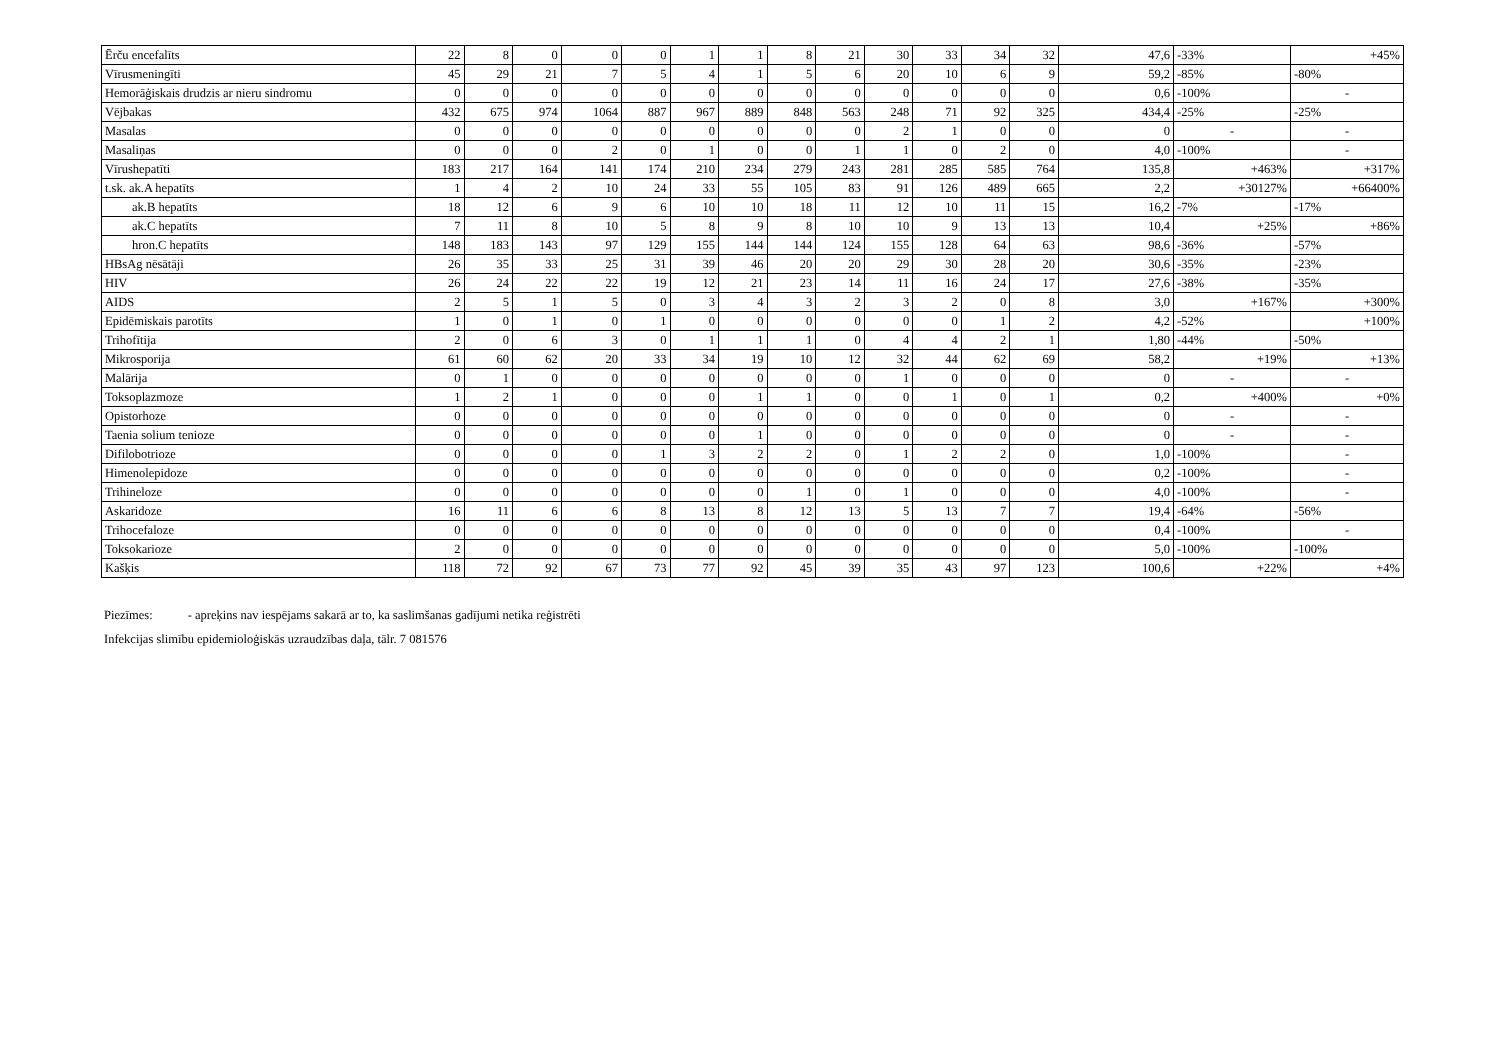| Ērču encefalīts | 22 | 8 | 0 | 0 | 0 | 1 | 1 | 8 | 21 | 30 | 33 | 34 | 32 | 47,6 | -33% | +45% |
| Vīrusmeningīti | 45 | 29 | 21 | 7 | 5 | 4 | 1 | 5 | 6 | 20 | 10 | 6 | 9 | 59,2 | -85% | -80% |
| Hemorāģiskais drudzis ar nieru sindromu | 0 | 0 | 0 | 0 | 0 | 0 | 0 | 0 | 0 | 0 | 0 | 0 | 0 | 0,6 | -100% | - |
| Vējbakas | 432 | 675 | 974 | 1064 | 887 | 967 | 889 | 848 | 563 | 248 | 71 | 92 | 325 | 434,4 | -25% | -25% |
| Masalas | 0 | 0 | 0 | 0 | 0 | 0 | 0 | 0 | 0 | 2 | 1 | 0 | 0 | 0 | - | - |
| Masaliņas | 0 | 0 | 0 | 2 | 0 | 1 | 0 | 0 | 1 | 1 | 0 | 2 | 0 | 4,0 | -100% | - |
| Vīrushepatīti | 183 | 217 | 164 | 141 | 174 | 210 | 234 | 279 | 243 | 281 | 285 | 585 | 764 | 135,8 | +463% | +317% |
| t.sk. ak.A hepatīts | 1 | 4 | 2 | 10 | 24 | 33 | 55 | 105 | 83 | 91 | 126 | 489 | 665 | 2,2 | +30127% | +66400% |
| ak.B hepatīts | 18 | 12 | 6 | 9 | 6 | 10 | 10 | 18 | 11 | 12 | 10 | 11 | 15 | 16,2 | -7% | -17% |
| ak.C hepatīts | 7 | 11 | 8 | 10 | 5 | 8 | 9 | 8 | 10 | 10 | 9 | 13 | 13 | 10,4 | +25% | +86% |
| hron.C hepatīts | 148 | 183 | 143 | 97 | 129 | 155 | 144 | 144 | 124 | 155 | 128 | 64 | 63 | 98,6 | -36% | -57% |
| HBsAg nēsātāji | 26 | 35 | 33 | 25 | 31 | 39 | 46 | 20 | 20 | 29 | 30 | 28 | 20 | 30,6 | -35% | -23% |
| HIV | 26 | 24 | 22 | 22 | 19 | 12 | 21 | 23 | 14 | 11 | 16 | 24 | 17 | 27,6 | -38% | -35% |
| AIDS | 2 | 5 | 1 | 5 | 0 | 3 | 4 | 3 | 2 | 3 | 2 | 0 | 8 | 3,0 | +167% | +300% |
| Epidēmiskais parotīts | 1 | 0 | 1 | 0 | 1 | 0 | 0 | 0 | 0 | 0 | 0 | 1 | 2 | 4,2 | -52% | +100% |
| Trihofītija | 2 | 0 | 6 | 3 | 0 | 1 | 1 | 1 | 0 | 4 | 4 | 2 | 1 | 1,80 | -44% | -50% |
| Mikrosporija | 61 | 60 | 62 | 20 | 33 | 34 | 19 | 10 | 12 | 32 | 44 | 62 | 69 | 58,2 | +19% | +13% |
| Malārija | 0 | 1 | 0 | 0 | 0 | 0 | 0 | 0 | 0 | 1 | 0 | 0 | 0 | 0 | - | - |
| Toksoplazmoze | 1 | 2 | 1 | 0 | 0 | 0 | 1 | 1 | 0 | 0 | 1 | 0 | 1 | 0,2 | +400% | +0% |
| Opistorhoze | 0 | 0 | 0 | 0 | 0 | 0 | 0 | 0 | 0 | 0 | 0 | 0 | 0 | 0 | - | - |
| Taenia solium tenioze | 0 | 0 | 0 | 0 | 0 | 0 | 1 | 0 | 0 | 0 | 0 | 0 | 0 | 0 | - | - |
| Difilobotrioze | 0 | 0 | 0 | 0 | 1 | 3 | 2 | 2 | 0 | 1 | 2 | 2 | 0 | 1,0 | -100% | - |
| Himenolepidoze | 0 | 0 | 0 | 0 | 0 | 0 | 0 | 0 | 0 | 0 | 0 | 0 | 0 | 0,2 | -100% | - |
| Trihineloze | 0 | 0 | 0 | 0 | 0 | 0 | 0 | 1 | 0 | 1 | 0 | 0 | 0 | 4,0 | -100% | - |
| Askaridoze | 16 | 11 | 6 | 6 | 8 | 13 | 8 | 12 | 13 | 5 | 13 | 7 | 7 | 19,4 | -64% | -56% |
| Trihocefaloze | 0 | 0 | 0 | 0 | 0 | 0 | 0 | 0 | 0 | 0 | 0 | 0 | 0 | 0,4 | -100% | - |
| Toksokarioze | 2 | 0 | 0 | 0 | 0 | 0 | 0 | 0 | 0 | 0 | 0 | 0 | 0 | 5,0 | -100% | -100% |
| Kašķis | 118 | 72 | 92 | 67 | 73 | 77 | 92 | 45 | 39 | 35 | 43 | 97 | 123 | 100,6 | +22% | +4% |
Piezīmes: - apreķins nav iespējams sakarā ar to, ka saslimšanas gadījumi netika reģistrēti
Infekcijas slimību epidemioloģiskās uzraudzības daļa, tālr. 7 081576